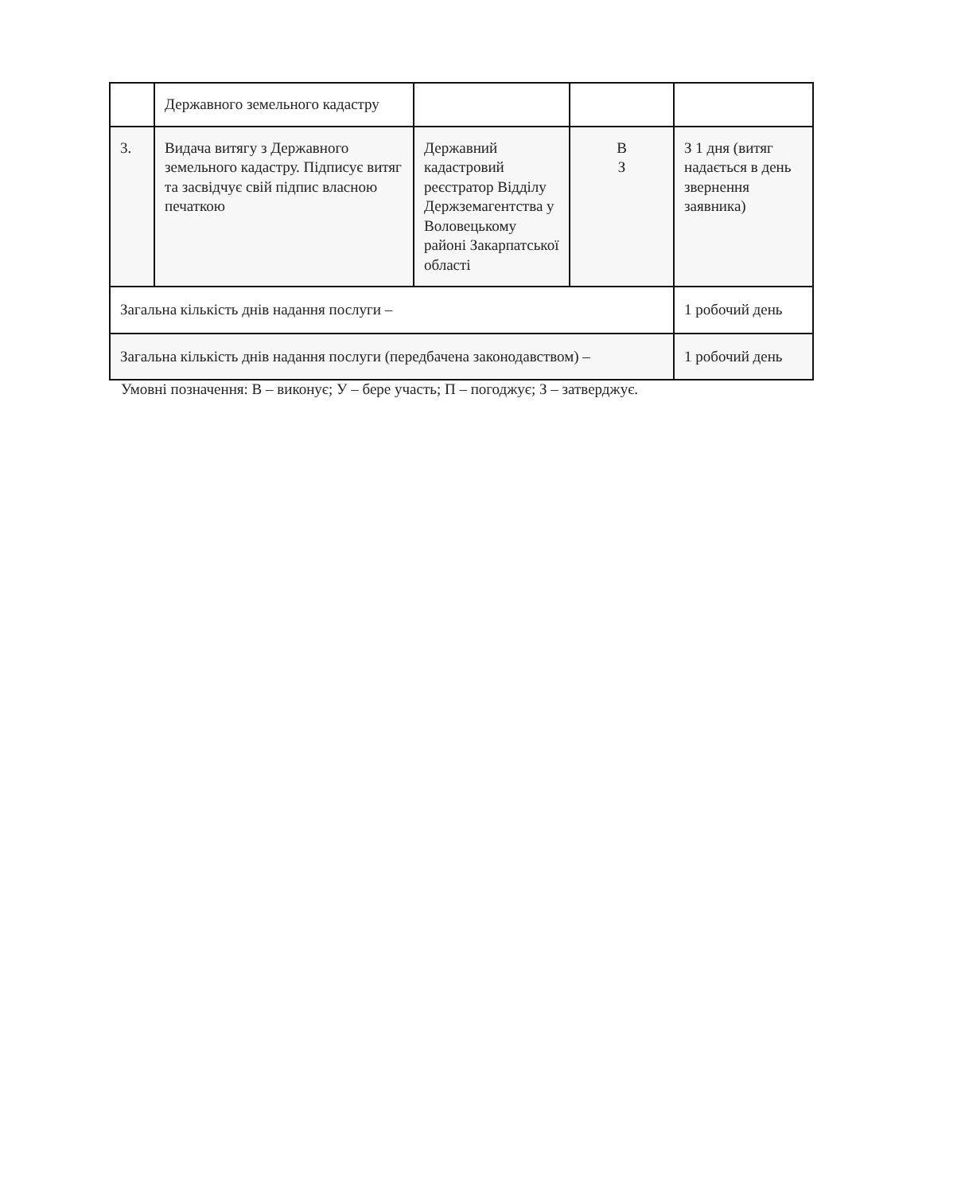| | Державного земельного кадастру | | | |
| 3. | Видача витягу з Державного земельного кадастру. Підписує витяг та засвідчує свій підпис власною печаткою | Державний кадастровий реєстратор Відділу Держземагентства у Воловецькому районі Закарпатської області | В З | З 1 дня (витяг надається в день звернення заявника) |
| Загальна кількість днів надання послуги – | | | | 1 робочий день |
| Загальна кількість днів надання послуги (передбачена законодавством) – | | | | 1 робочий день |
Умовні позначення: В – виконує; У – бере участь; П – погоджує; З – затверджує.